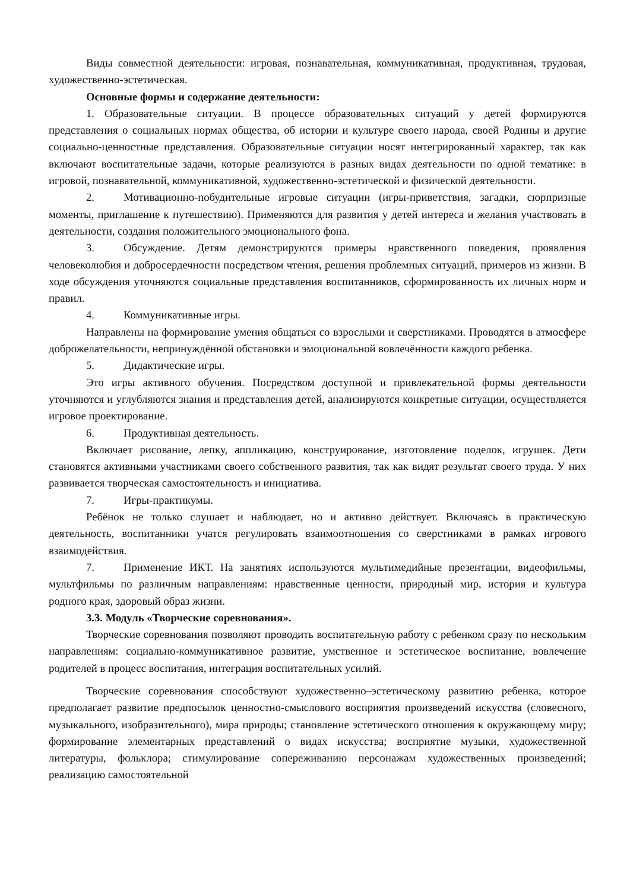Виды совместной деятельности: игровая, познавательная, коммуникативная, продуктивная, трудовая, художественно-эстетическая.
Основные формы и содержание деятельности:
1. Образовательные ситуации. В процессе образовательных ситуаций у детей формируются представления о социальных нормах общества, об истории и культуре своего народа, своей Родины и другие социально-ценностные представления. Образовательные ситуации носят интегрированный характер, так как включают воспитательные задачи, которые реализуются в разных видах деятельности по одной тематике: в игровой, познавательной, коммуникативной, художественно-эстетической и физической деятельности.
2. Мотивационно-побудительные игровые ситуации (игры-приветствия, загадки, сюрпризные моменты, приглашение к путешествию). Применяются для развития у детей интереса и желания участвовать в деятельности, создания положительного эмоционального фона.
3. Обсуждение. Детям демонстрируются примеры нравственного поведения, проявления человеколюбия и добросердечности посредством чтения, решения проблемных ситуаций, примеров из жизни. В ходе обсуждения уточняются социальные представления воспитанников, сформированность их личных норм и правил.
4. Коммуникативные игры.
Направлены на формирование умения общаться со взрослыми и сверстниками. Проводятся в атмосфере доброжелательности, непринуждённой обстановки и эмоциональной вовлечённости каждого ребенка.
5. Дидактические игры.
Это игры активного обучения. Посредством доступной и привлекательной формы деятельности уточняются и углубляются знания и представления детей, анализируются конкретные ситуации, осуществляется игровое проектирование.
6. Продуктивная деятельность.
Включает рисование, лепку, аппликацию, конструирование, изготовление поделок, игрушек. Дети становятся активными участниками своего собственного развития, так как видят результат своего труда. У них развивается творческая самостоятельность и инициатива.
7. Игры-практикумы.
Ребёнок не только слушает и наблюдает, но и активно действует. Включаясь в практическую деятельность, воспитанники учатся регулировать взаимоотношения со сверстниками в рамках игрового взаимодействия.
7. Применение ИКТ. На занятиях используются мультимедийные презентации, видеофильмы, мультфильмы по различным направлениям: нравственные ценности, природный мир, история и культура родного края, здоровый образ жизни.
3.3. Модуль «Творческие соревнования».
Творческие соревнования позволяют проводить воспитательную работу с ребенком сразу по нескольким направлениям: социально-коммуникативное развитие, умственное и эстетическое воспитание, вовлечение родителей в процесс воспитания, интеграция воспитательных усилий.
Творческие соревнования способствуют художественно–эстетическому развитию ребенка, которое предполагает развитие предпосылок ценностно-смыслового восприятия произведений искусства (словесного, музыкального, изобразительного), мира природы; становление эстетического отношения к окружающему миру; формирование элементарных представлений о видах искусства; восприятие музыки, художественной литературы, фольклора; стимулирование сопереживанию персонажам художественных произведений; реализацию самостоятельной